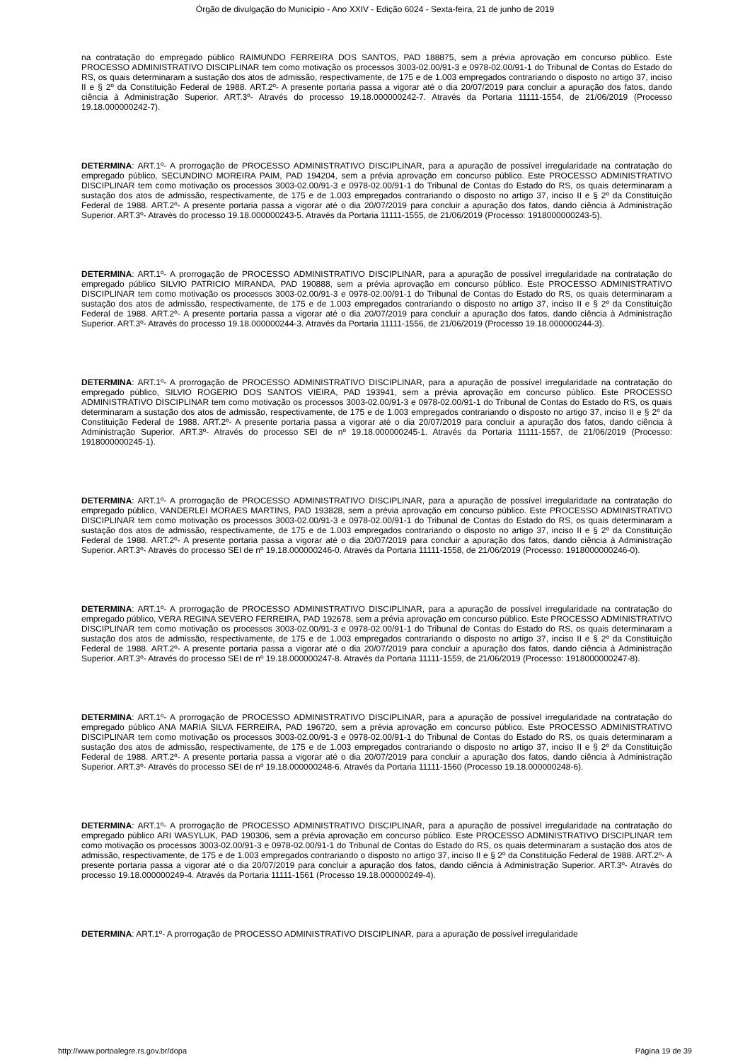Órgão de divulgação do Município - Ano XXIV - Edição 6024 - Sexta-feira, 21 de junho de 2019
na contratação do empregado público RAIMUNDO FERREIRA DOS SANTOS, PAD 188875, sem a prévia aprovação em concurso público. Este PROCESSO ADMINISTRATIVO DISCIPLINAR tem como motivação os processos 3003-02.00/91-3 e 0978-02.00/91-1 do Tribunal de Contas do Estado do RS, os quais determinaram a sustação dos atos de admissão, respectivamente, de 175 e de 1.003 empregados contrariando o disposto no artigo 37, inciso II e § 2º da Constituição Federal de 1988. ART.2º- A presente portaria passa a vigorar até o dia 20/07/2019 para concluir a apuração dos fatos, dando ciência à Administração Superior. ART.3º- Através do processo 19.18.000000242-7. Através da Portaria 11111-1554, de 21/06/2019 (Processo 19.18.000000242-7).
DETERMINA: ART.1º- A prorrogação de PROCESSO ADMINISTRATIVO DISCIPLINAR, para a apuração de possível irregularidade na contratação do empregado público, SECUNDINO MOREIRA PAIM, PAD 194204, sem a prévia aprovação em concurso público. Este PROCESSO ADMINISTRATIVO DISCIPLINAR tem como motivação os processos 3003-02.00/91-3 e 0978-02.00/91-1 do Tribunal de Contas do Estado do RS, os quais determinaram a sustação dos atos de admissão, respectivamente, de 175 e de 1.003 empregados contrariando o disposto no artigo 37, inciso II e § 2º da Constituição Federal de 1988. ART.2º- A presente portaria passa a vigorar até o dia 20/07/2019 para concluir a apuração dos fatos, dando ciência à Administração Superior. ART.3º- Através do processo 19.18.000000243-5. Através da Portaria 11111-1555, de 21/06/2019 (Processo: 1918000000243-5).
DETERMINA: ART.1º- A prorrogação de PROCESSO ADMINISTRATIVO DISCIPLINAR, para a apuração de possível irregularidade na contratação do empregado público SILVIO PATRICIO MIRANDA, PAD 190888, sem a prévia aprovação em concurso público. Este PROCESSO ADMINISTRATIVO DISCIPLINAR tem como motivação os processos 3003-02.00/91-3 e 0978-02.00/91-1 do Tribunal de Contas do Estado do RS, os quais determinaram a sustação dos atos de admissão, respectivamente, de 175 e de 1.003 empregados contrariando o disposto no artigo 37, inciso II e § 2º da Constituição Federal de 1988. ART.2º- A presente portaria passa a vigorar até o dia 20/07/2019 para concluir a apuração dos fatos, dando ciência à Administração Superior. ART.3º- Através do processo 19.18.000000244-3. Através da Portaria 11111-1556, de 21/06/2019 (Processo 19.18.000000244-3).
DETERMINA: ART.1º- A prorrogação de PROCESSO ADMINISTRATIVO DISCIPLINAR, para a apuração de possível irregularidade na contratação do empregado público, SILVIO ROGERIO DOS SANTOS VIEIRA, PAD 193941, sem a prévia aprovação em concurso público. Este PROCESSO ADMINISTRATIVO DISCIPLINAR tem como motivação os processos 3003-02.00/91-3 e 0978-02.00/91-1 do Tribunal de Contas do Estado do RS, os quais determinaram a sustação dos atos de admissão, respectivamente, de 175 e de 1.003 empregados contrariando o disposto no artigo 37, inciso II e § 2º da Constituição Federal de 1988. ART.2º- A presente portaria passa a vigorar até o dia 20/07/2019 para concluir a apuração dos fatos, dando ciência à Administração Superior. ART.3º- Através do processo SEI de nº 19.18.000000245-1. Através da Portaria 11111-1557, de 21/06/2019 (Processo: 1918000000245-1).
DETERMINA: ART.1º- A prorrogação de PROCESSO ADMINISTRATIVO DISCIPLINAR, para a apuração de possível irregularidade na contratação do empregado público, VANDERLEI MORAES MARTINS, PAD 193828, sem a prévia aprovação em concurso público. Este PROCESSO ADMINISTRATIVO DISCIPLINAR tem como motivação os processos 3003-02.00/91-3 e 0978-02.00/91-1 do Tribunal de Contas do Estado do RS, os quais determinaram a sustação dos atos de admissão, respectivamente, de 175 e de 1.003 empregados contrariando o disposto no artigo 37, inciso II e § 2º da Constituição Federal de 1988. ART.2º- A presente portaria passa a vigorar até o dia 20/07/2019 para concluir a apuração dos fatos, dando ciência à Administração Superior. ART.3º- Através do processo SEI de nº 19.18.000000246-0. Através da Portaria 11111-1558, de 21/06/2019 (Processo: 1918000000246-0).
DETERMINA: ART.1º- A prorrogação de PROCESSO ADMINISTRATIVO DISCIPLINAR, para a apuração de possível irregularidade na contratação do empregado público, VERA REGINA SEVERO FERREIRA, PAD 192678, sem a prévia aprovação em concurso público. Este PROCESSO ADMINISTRATIVO DISCIPLINAR tem como motivação os processos 3003-02.00/91-3 e 0978-02.00/91-1 do Tribunal de Contas do Estado do RS, os quais determinaram a sustação dos atos de admissão, respectivamente, de 175 e de 1.003 empregados contrariando o disposto no artigo 37, inciso II e § 2º da Constituição Federal de 1988. ART.2º- A presente portaria passa a vigorar até o dia 20/07/2019 para concluir a apuração dos fatos, dando ciência à Administração Superior. ART.3º- Através do processo SEI de nº 19.18.000000247-8. Através da Portaria 11111-1559, de 21/06/2019 (Processo: 1918000000247-8).
DETERMINA: ART.1º- A prorrogação de PROCESSO ADMINISTRATIVO DISCIPLINAR, para a apuração de possível irregularidade na contratação do empregado público ANA MARIA SILVA FERREIRA, PAD 196720, sem a prévia aprovação em concurso público. Este PROCESSO ADMINISTRATIVO DISCIPLINAR tem como motivação os processos 3003-02.00/91-3 e 0978-02.00/91-1 do Tribunal de Contas do Estado do RS, os quais determinaram a sustação dos atos de admissão, respectivamente, de 175 e de 1.003 empregados contrariando o disposto no artigo 37, inciso II e § 2º da Constituição Federal de 1988. ART.2º- A presente portaria passa a vigorar até o dia 20/07/2019 para concluir a apuração dos fatos, dando ciência à Administração Superior. ART.3º- Através do processo SEI de nº 19.18.000000248-6. Através da Portaria 11111-1560 (Processo 19.18.000000248-6).
DETERMINA: ART.1º- A prorrogação de PROCESSO ADMINISTRATIVO DISCIPLINAR, para a apuração de possível irregularidade na contratação do empregado público ARI WASYLUK, PAD 190306, sem a prévia aprovação em concurso público. Este PROCESSO ADMINISTRATIVO DISCIPLINAR tem como motivação os processos 3003-02.00/91-3 e 0978-02.00/91-1 do Tribunal de Contas do Estado do RS, os quais determinaram a sustação dos atos de admissão, respectivamente, de 175 e de 1.003 empregados contrariando o disposto no artigo 37, inciso II e § 2º da Constituição Federal de 1988. ART.2º- A presente portaria passa a vigorar até o dia 20/07/2019 para concluir a apuração dos fatos, dando ciência à Administração Superior. ART.3º- Através do processo 19.18.000000249-4. Através da Portaria 11111-1561 (Processo 19.18.000000249-4).
DETERMINA: ART.1º- A prorrogação de PROCESSO ADMINISTRATIVO DISCIPLINAR, para a apuração de possível irregularidade
http://www.portoalegre.rs.gov.br/dopa Página 19 de 39